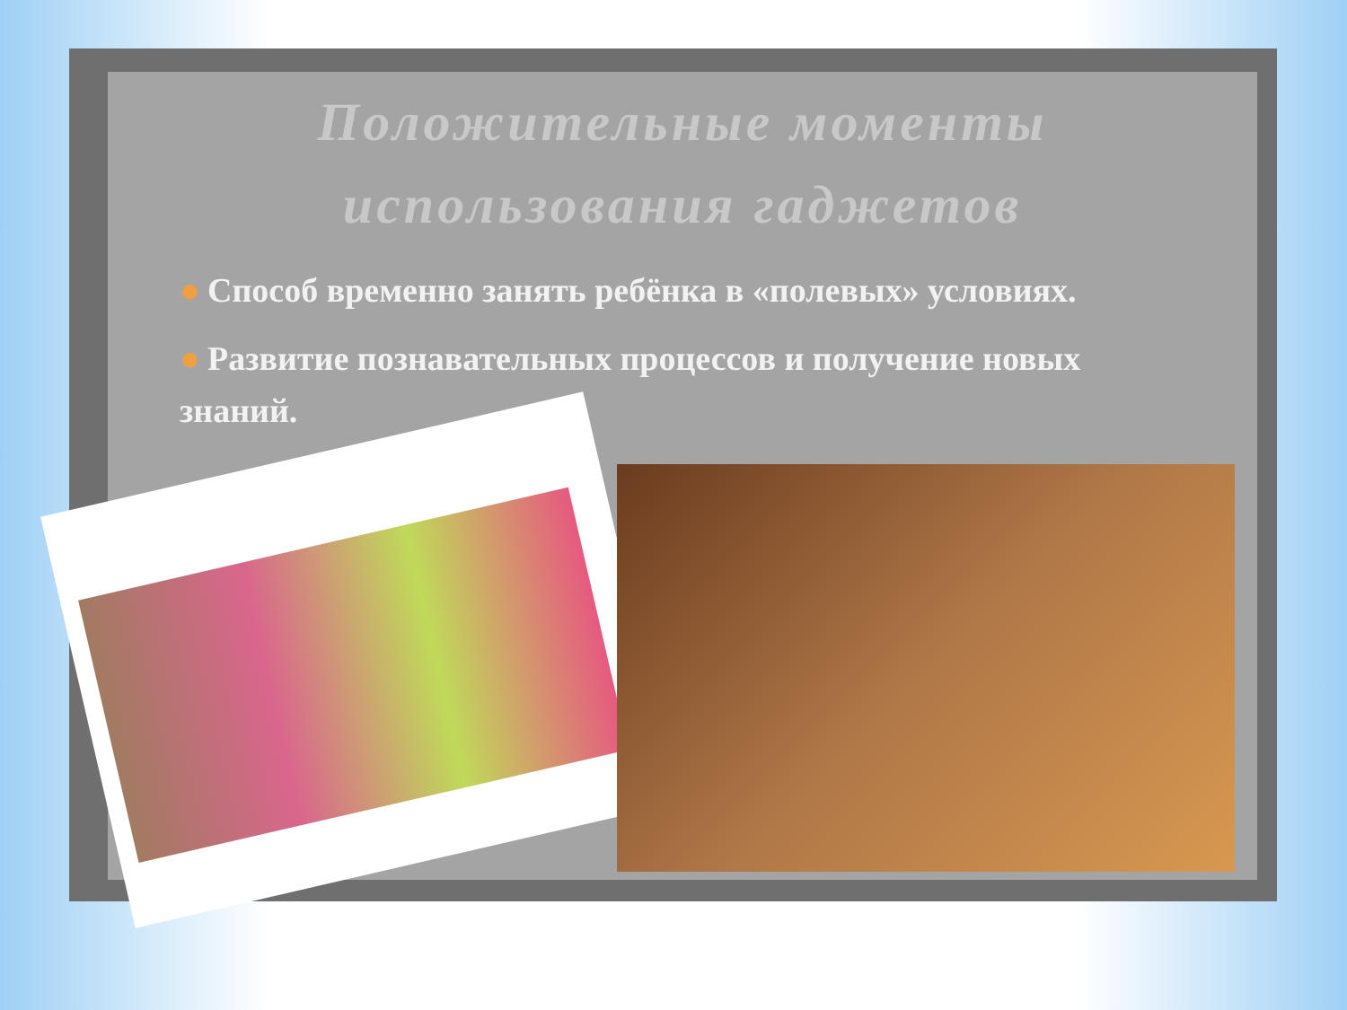Положительные моменты использования гаджетов
● Способ временно занять ребёнка в «полевых» условиях.
● Развитие познавательных процессов и получение новых знаний.